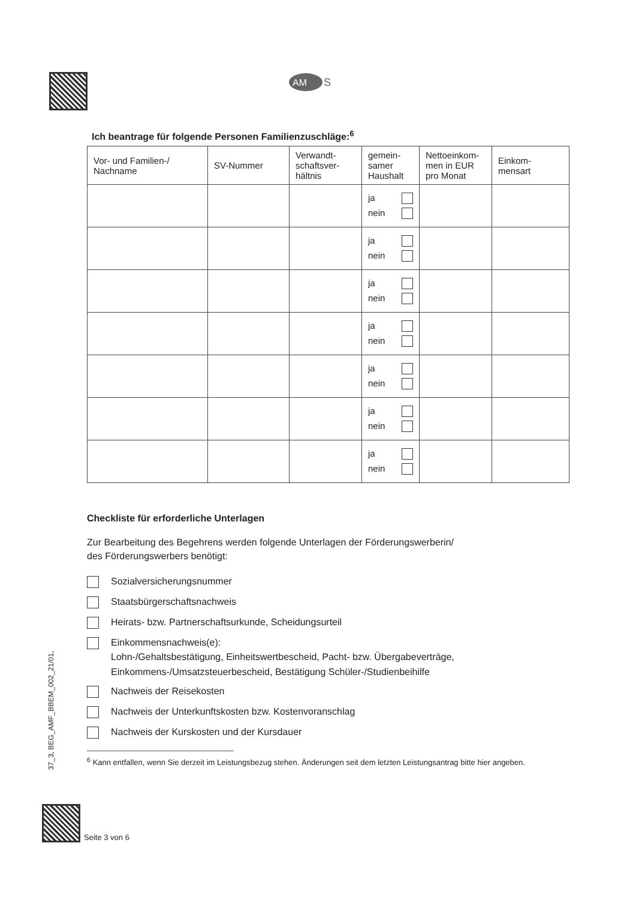AM
S
37_3, BEG_AMF_BBEM_002_21/01,
Ich beantrage für folgende Personen Familienzuschläge:<sup>6</sup>
| Vor- und Familien-/ Nachname | SV-Nummer | Verwandt-schaftsver-hältnis | gemein-samer Haushalt | Nettoeinkom-men in EUR pro Monat | Einkom-mensart |
| --- | --- | --- | --- | --- | --- |
| | | | ja nein | | |
| | | | ja nein | | |
| | | | ja nein | | |
| | | | ja nein | | |
| | | | ja nein | | |
| | | | ja nein | | |
| | | | ja nein | | |
Checkliste für erforderliche Unterlagen
Zur Bearbeitung des Begehrens werden folgende Unterlagen der Förderungswerberin/
des Förderungswerbers benötigt:
Sozialversicherungsnummer
Staatsbürgerschaftsnachweis
Heirats- bzw. Partnerschaftsurkunde, Scheidungsurteil
Einkommensnachweis(e):
Lohn-/Gehaltsbestätigung, Einheitswertbescheid, Pacht- bzw. Übergabeverträge,
Einkommens-/Umsatzsteuerbescheid, Bestätigung Schüler-/Studienbeihilfe
Nachweis der Reisekosten
Nachweis der Unterkunftskosten bzw. Kostenvoranschlag
Nachweis der Kurskosten und der Kursdauer
<sup>6</sup> Kann entfallen, wenn Sie derzeit im Leistungsbezug stehen. Änderungen seit dem letzten Leistungsantrag bitte hier angeben.
Seite 3 von 6